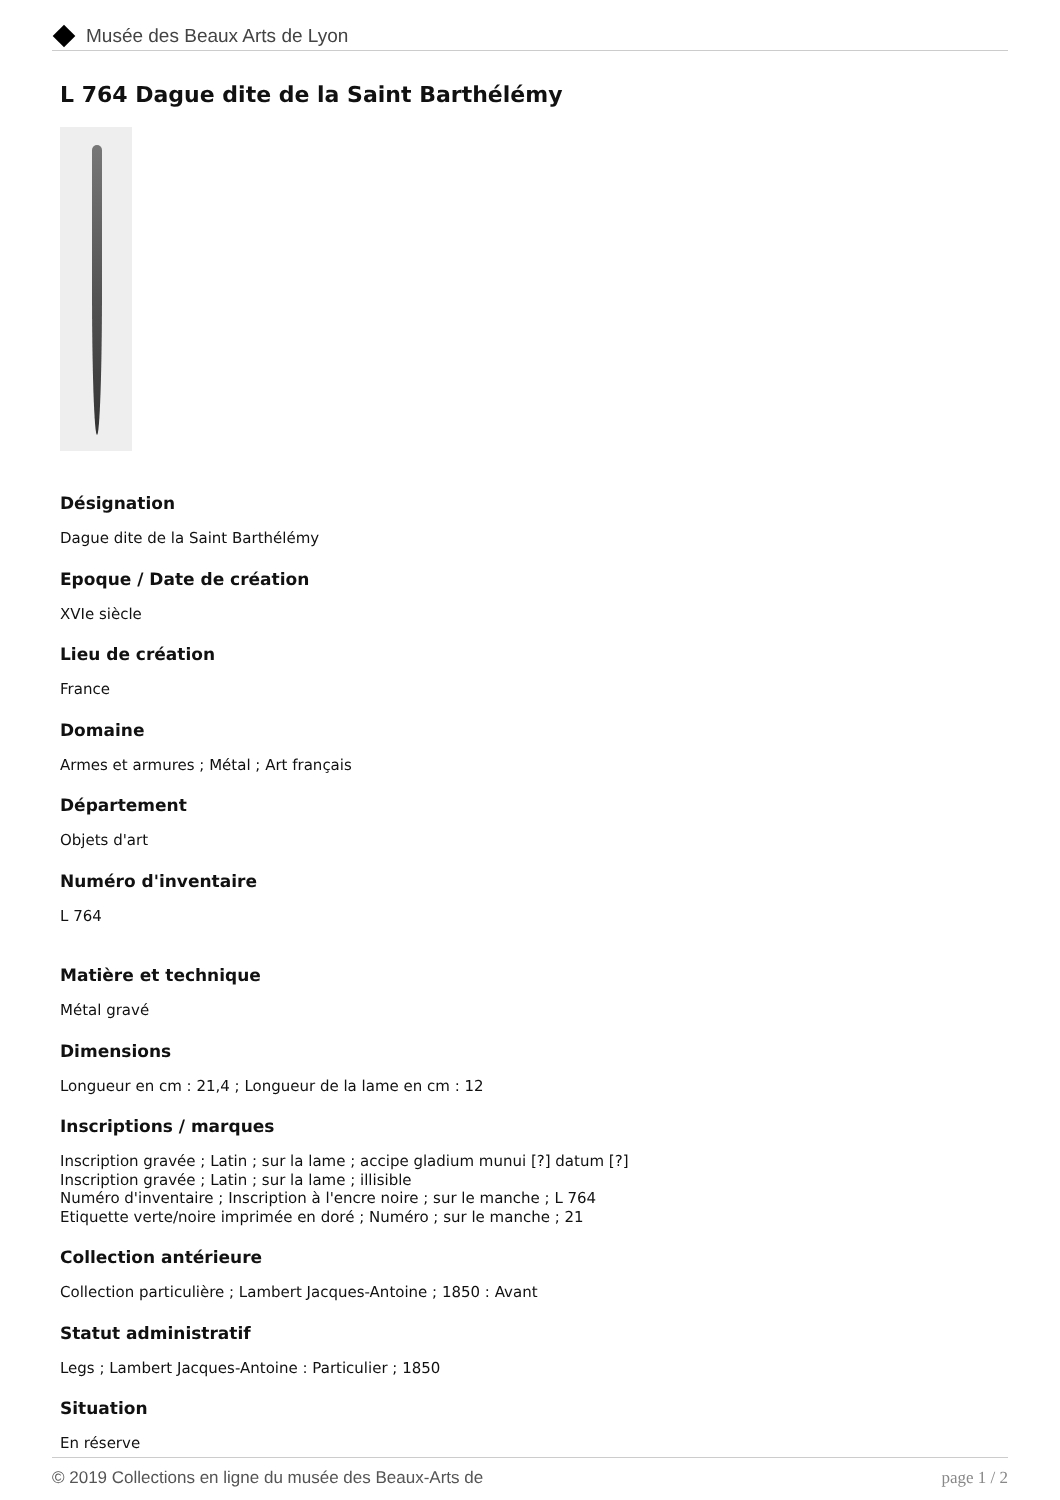Musée des Beaux Arts de Lyon
L 764 Dague dite de la Saint Barthélémy
Désignation
Dague dite de la Saint Barthélémy
Epoque / Date de création
XVIe siècle
Lieu de création
France
Domaine
Armes et armures ; Métal ; Art français
Département
Objets d'art
Numéro d'inventaire
L 764
Matière et technique
Métal gravé
Dimensions
Longueur en cm : 21,4 ; Longueur de la lame en cm : 12
Inscriptions / marques
Inscription gravée ; Latin ; sur la lame ; accipe gladium munui [?] datum [?]
Inscription gravée ; Latin ; sur la lame ; illisible
Numéro d'inventaire ; Inscription à l'encre noire ; sur le manche ; L 764
Etiquette verte/noire imprimée en doré ; Numéro ; sur le manche ; 21
Collection antérieure
Collection particulière ; Lambert Jacques-Antoine ; 1850 : Avant
Statut administratif
Legs ; Lambert Jacques-Antoine : Particulier ; 1850
Situation
En réserve
© 2019 Collections en ligne du musée des Beaux-Arts de page 1 / 2